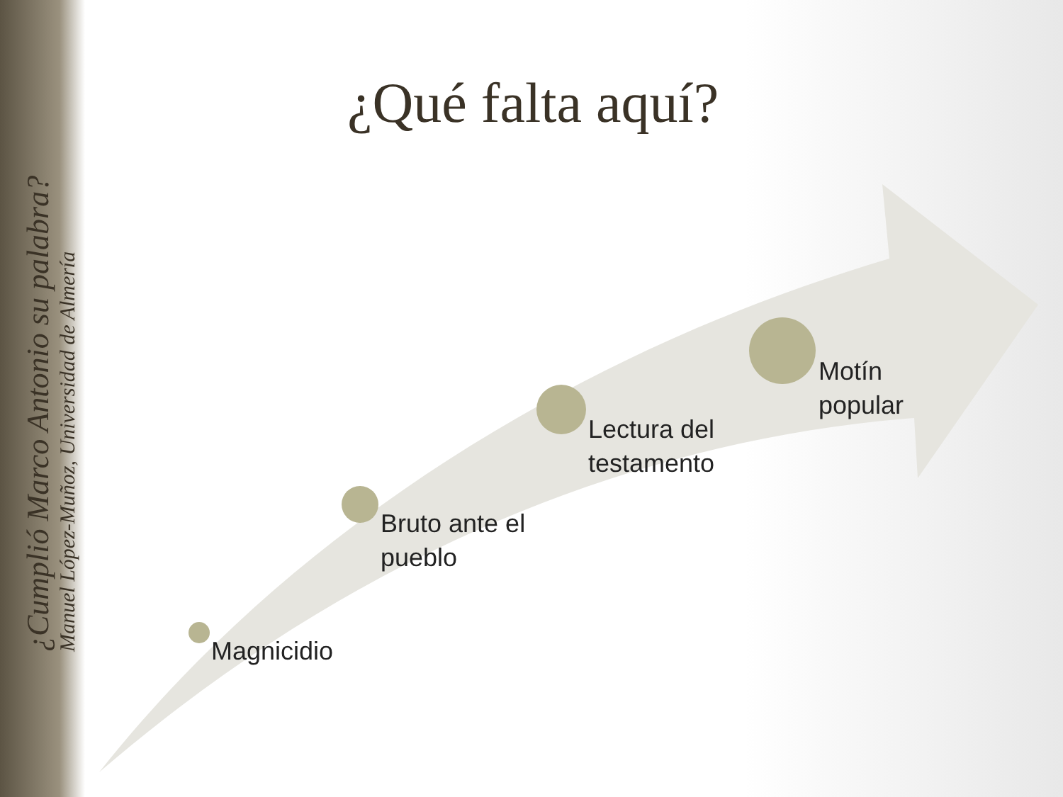¿Cumplió Marco Antonio su palabra?
Manuel López-Muñoz, Universidad de Almería
¿Qué falta aquí?
Magnicidio
Bruto ante el
pueblo
Lectura del
testamento
Motín
popular